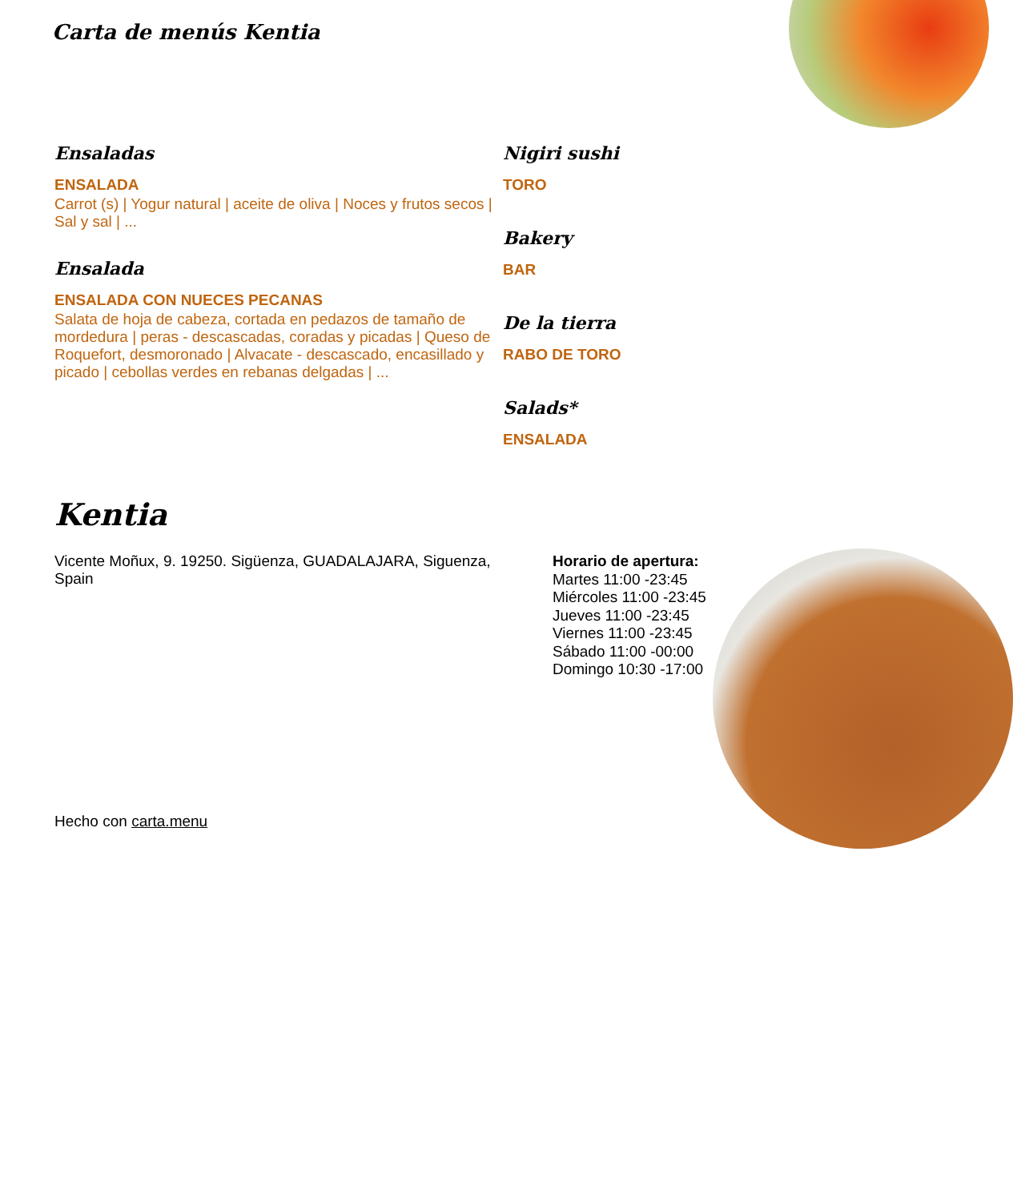Carta de menús Kentia
Ensaladas
ENSALADA
Carrot (s) | Yogur natural | aceite de oliva | Noces y frutos secos | Sal y sal | ...
Ensalada
ENSALADA CON NUECES PECANAS
Salata de hoja de cabeza, cortada en pedazos de tamaño de mordedura | peras - descascadas, coradas y picadas | Queso de Roquefort, desmoronado | Alvacate - descascado, encasillado y picado | cebollas verdes en rebanas delgadas | ...
Nigiri sushi
TORO
Bakery
BAR
De la tierra
RABO DE TORO
Salads*
ENSALADA
Kentia
Vicente Moñux, 9. 19250. Sigüenza, GUADALAJARA, Siguenza, Spain
Horario de apertura:
Martes 11:00 -23:45
Miércoles 11:00 -23:45
Jueves 11:00 -23:45
Viernes 11:00 -23:45
Sábado 11:00 -00:00
Domingo 10:30 -17:00
Hecho con carta.menu